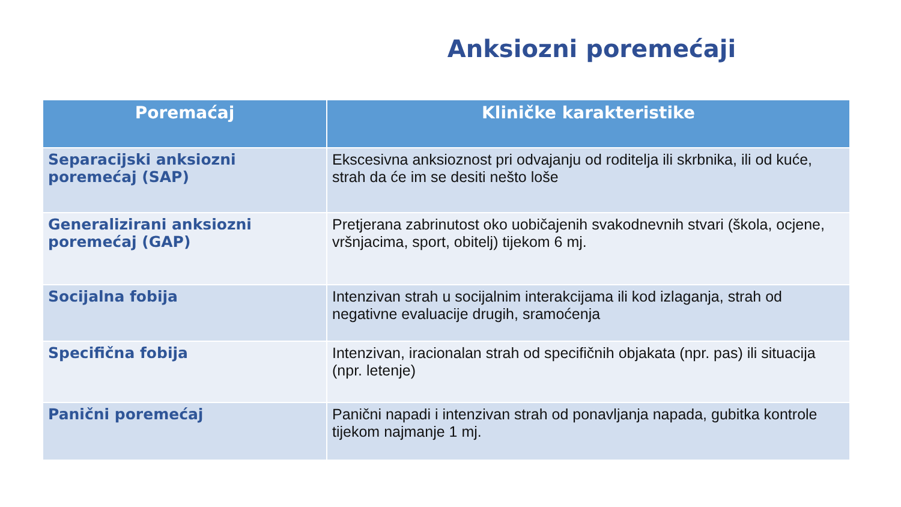Anksiozni poremećaji
| Poremaćaj | Kliničke karakteristike |
| --- | --- |
| Separacijski anksiozni poremećaj (SAP) | Ekscesivna anksioznost pri odvajanju od roditelja ili skrbnika, ili od kuće, strah da će im se desiti nešto loše |
| Generalizirani anksiozni poremećaj (GAP) | Pretjerana zabrinutost oko uobičajenih svakodnevnih stvari (škola, ocjene, vršnjacima, sport, obitelj) tijekom 6 mj. |
| Socijalna fobija | Intenzivan strah u socijalnim interakcijama ili kod izlaganja, strah od negativne evaluacije drugih, sramoćenja |
| Specifična fobija | Intenzivan, iracionalan strah od specifičnih objakata (npr. pas) ili situacija (npr. letenje) |
| Panični poremećaj | Panični napadi i intenzivan strah od ponavljanja napada, gubitka kontrole tijekom najmanje 1 mj. |